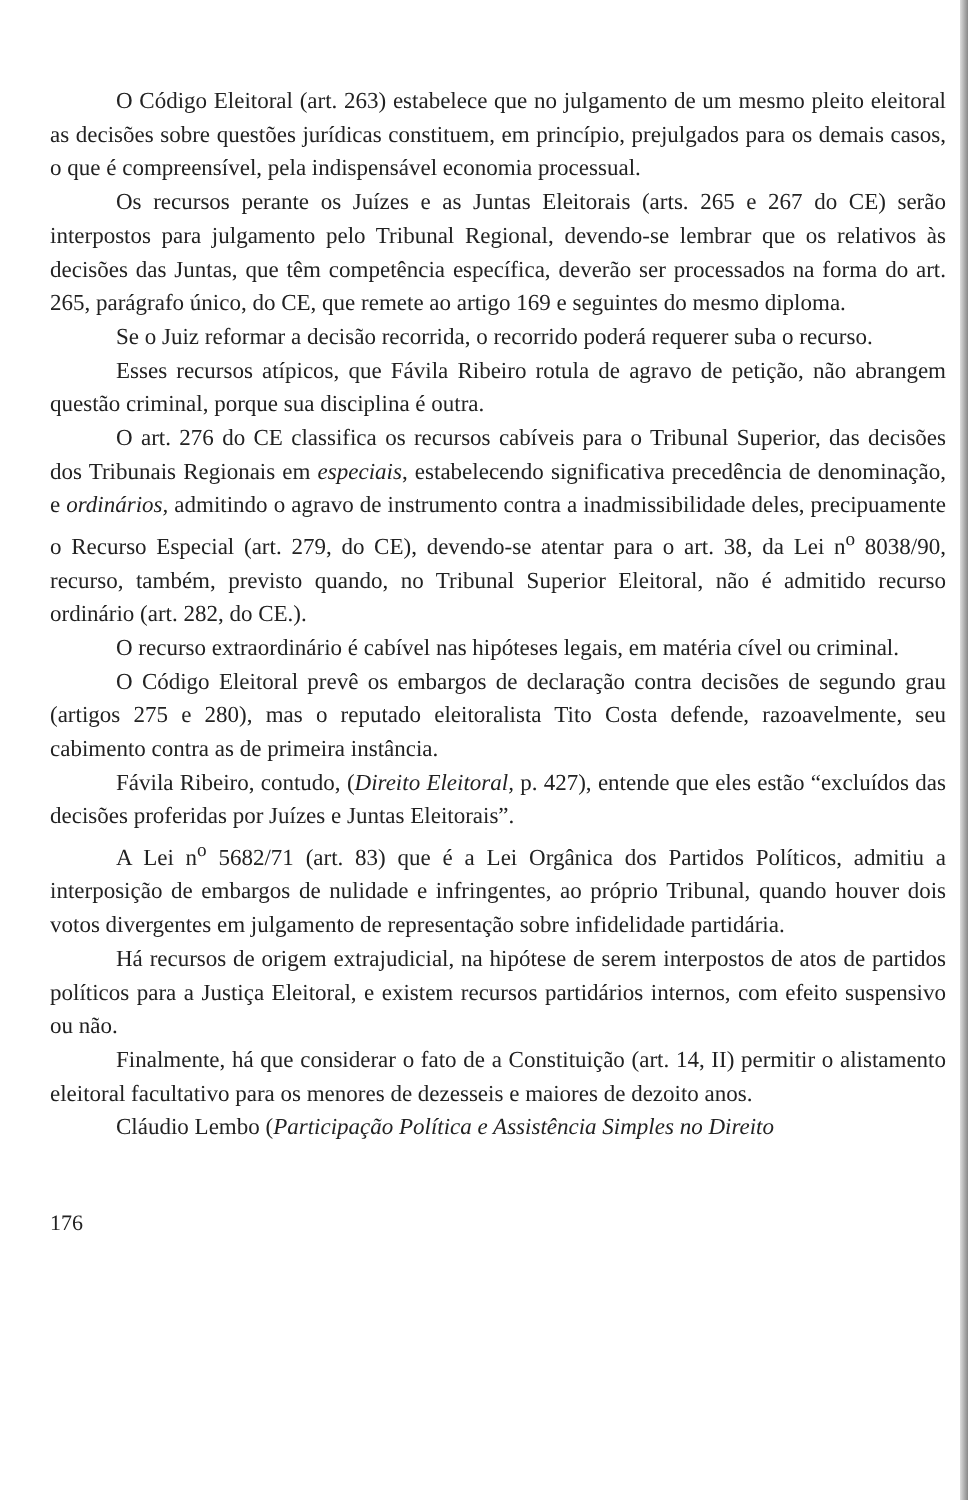O Código Eleitoral (art. 263) estabelece que no julgamento de um mesmo pleito eleitoral as decisões sobre questões jurídicas constituem, em princípio, prejulgados para os demais casos, o que é compreensível, pela indispensável economia processual.
Os recursos perante os Juízes e as Juntas Eleitorais (arts. 265 e 267 do CE) serão interpostos para julgamento pelo Tribunal Regional, devendo-se lembrar que os relativos às decisões das Juntas, que têm competência específica, deverão ser processados na forma do art. 265, parágrafo único, do CE, que remete ao artigo 169 e seguintes do mesmo diploma.
Se o Juiz reformar a decisão recorrida, o recorrido poderá requerer suba o recurso.
Esses recursos atípicos, que Fávila Ribeiro rotula de agravo de petição, não abrangem questão criminal, porque sua disciplina é outra.
O art. 276 do CE classifica os recursos cabíveis para o Tribunal Superior, das decisões dos Tribunais Regionais em especiais, estabelecendo significativa precedência de denominação, e ordinários, admitindo o agravo de instrumento contra a inadmissibilidade deles, precipuamente o Recurso Especial (art. 279, do CE), devendo-se atentar para o art. 38, da Lei n<sup>o</sup> 8038/90, recurso, também, previsto quando, no Tribunal Superior Eleitoral, não é admitido recurso ordinário (art. 282, do CE.).
O recurso extraordinário é cabível nas hipóteses legais, em matéria cível ou criminal.
O Código Eleitoral prevê os embargos de declaração contra decisões de segundo grau (artigos 275 e 280), mas o reputado eleitoralista Tito Costa defende, razoavelmente, seu cabimento contra as de primeira instância.
Fávila Ribeiro, contudo, (Direito Eleitoral, p. 427), entende que eles estão “excluídos das decisões proferidas por Juízes e Juntas Eleitorais”.
A Lei n<sup>o</sup> 5682/71 (art. 83) que é a Lei Orgânica dos Partidos Políticos, admitiu a interposição de embargos de nulidade e infringentes, ao próprio Tribunal, quando houver dois votos divergentes em julgamento de representação sobre infidelidade partidária.
Há recursos de origem extrajudicial, na hipótese de serem interpostos de atos de partidos políticos para a Justiça Eleitoral, e existem recursos partidários internos, com efeito suspensivo ou não.
Finalmente, há que considerar o fato de a Constituição (art. 14, II) permitir o alistamento eleitoral facultativo para os menores de dezesseis e maiores de dezoito anos.
Cláudio Lembo (Participação Política e Assistência Simples no Direito
176